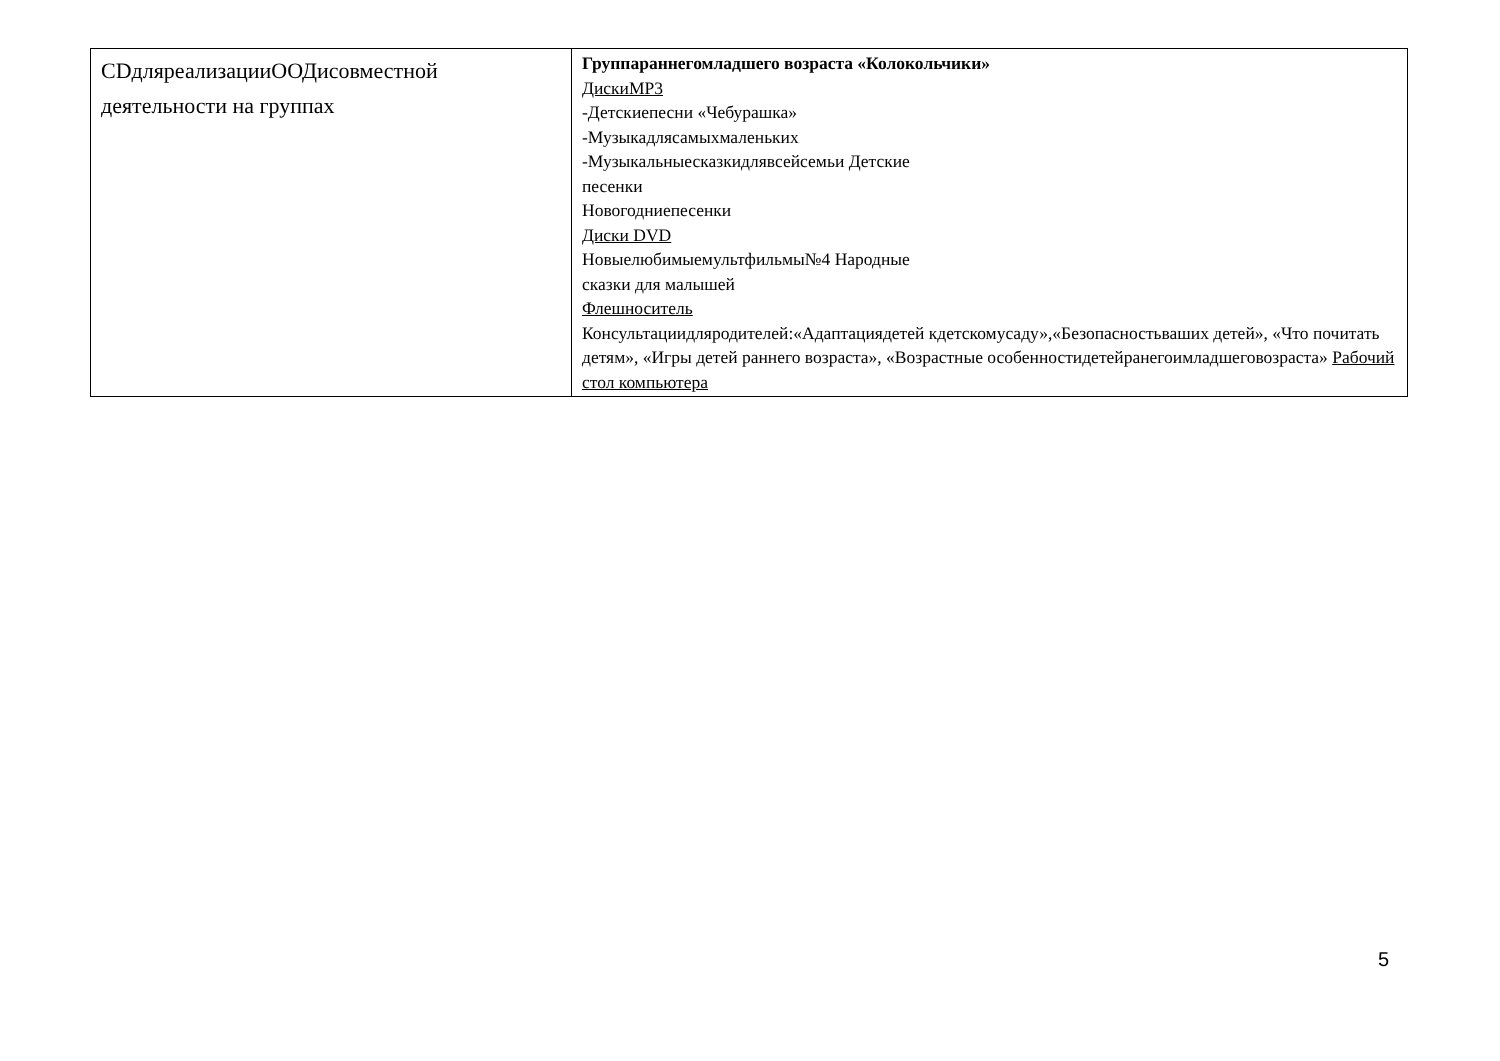| CDдляреализацииООДисовместной деятельности на группах | Группараннегомладшего возраста «Колокольчики» ДискиMP3 -Детскиепесни «Чебурашка» -Музыкадлясамыхмаленьких -Музыкальныесказкидлявсейсемьи Детские песенки Новогодниепесенки Диски DVD Новыелюбимыемультфильмы№4 Народные сказки для малышей Флешноситель Консультациидляродителей:«Адаптациядетей кдетскомусаду»,«Безопасностьваших детей», «Что почитать детям», «Игры детей раннего возраста», «Возрастные особенностидетейранегоимладшеговозраста» Рабочий стол компьютера |
5